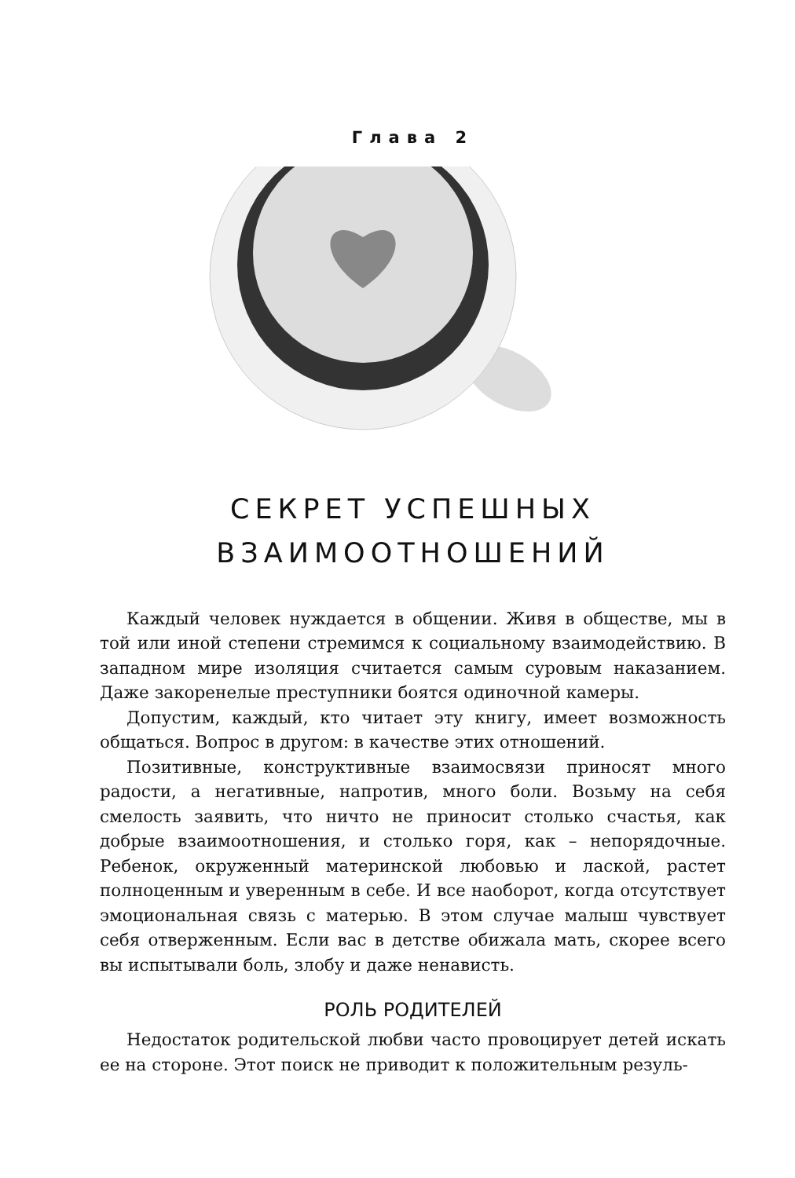Глава 2
СЕКРЕТ УСПЕШНЫХ
ВЗАИМООТНОШЕНИЙ
Каждый человек нуждается в общении. Живя в обществе, мы в той или иной степени стремимся к социальному взаимодействию. В западном мире изоляция считается самым суровым наказанием. Даже закоренелые преступники боятся одиночной камеры.
Допустим, каждый, кто читает эту книгу, имеет возможность общаться. Вопрос в другом: в качестве этих отношений.
Позитивные, конструктивные взаимосвязи приносят много радости, а негативные, напротив, много боли. Возьму на себя смелость заявить, что ничто не приносит столько счастья, как добрые взаимоотношения, и столько горя, как – непорядочные. Ребенок, окруженный материнской любовью и лаской, растет полноценным и уверенным в себе. И все наоборот, когда отсутствует эмоциональная связь с матерью. В этом случае малыш чувствует себя отверженным. Если вас в детстве обижала мать, скорее всего вы испытывали боль, злобу и даже ненависть.
РОЛЬ РОДИТЕЛЕЙ
Недостаток родительской любви часто провоцирует детей искать ее на стороне. Этот поиск не приводит к положительным резуль-